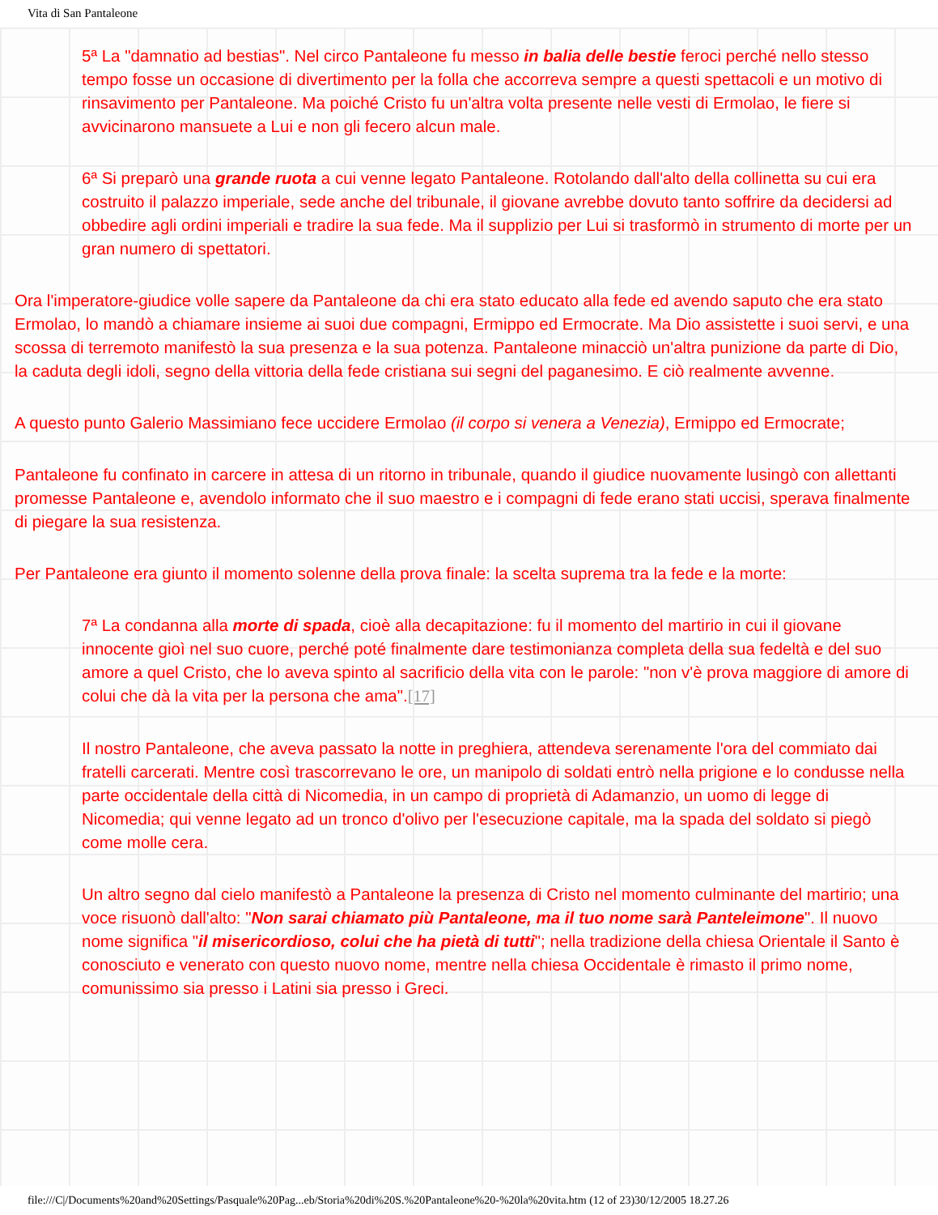Vita di San Pantaleone
5ª La "damnatio ad bestias". Nel circo Pantaleone fu messo in balia delle bestie feroci perché nello stesso tempo fosse un occasione di divertimento per la folla che accorreva sempre a questi spettacoli e un motivo di rinsavimento per Pantaleone. Ma poiché Cristo fu un'altra volta presente nelle vesti di Ermolao, le fiere si avvicinarono mansuete a Lui e non gli fecero alcun male.
6ª Si preparò una grande ruota a cui venne legato Pantaleone. Rotolando dall'alto della collinetta su cui era costruito il palazzo imperiale, sede anche del tribunale, il giovane avrebbe dovuto tanto soffrire da decidersi ad obbedire agli ordini imperiali e tradire la sua fede. Ma il supplizio per Lui si trasformò in strumento di morte per un gran numero di spettatori.
Ora l'imperatore-giudice volle sapere da Pantaleone da chi era stato educato alla fede ed avendo saputo che era stato Ermolao, lo mandò a chiamare insieme ai suoi due compagni, Ermippo ed Ermocrate. Ma Dio assistette i suoi servi, e una scossa di terremoto manifestò la sua presenza e la sua potenza. Pantaleone minacciò un'altra punizione da parte di Dio, la caduta degli idoli, segno della vittoria della fede cristiana sui segni del paganesimo. E ciò realmente avvenne.
A questo punto Galerio Massimiano fece uccidere Ermolao (il corpo si venera a Venezia), Ermippo ed Ermocrate;
Pantaleone fu confinato in carcere in attesa di un ritorno in tribunale, quando il giudice nuovamente lusingò con allettanti promesse Pantaleone e, avendolo informato che il suo maestro e i compagni di fede erano stati uccisi, sperava finalmente di piegare la sua resistenza.
Per Pantaleone era giunto il momento solenne della prova finale: la scelta suprema tra la fede e la morte:
7ª La condanna alla morte di spada, cioè alla decapitazione: fu il momento del martirio in cui il giovane innocente gioì nel suo cuore, perché poté finalmente dare testimonianza completa della sua fedeltà e del suo amore a quel Cristo, che lo aveva spinto al sacrificio della vita con le parole: "non v'è prova maggiore di amore di colui che dà la vita per la persona che ama".[17]
Il nostro Pantaleone, che aveva passato la notte in preghiera, attendeva serenamente l'ora del commiato dai fratelli carcerati. Mentre così trascorrevano le ore, un manipolo di soldati entrò nella prigione e lo condusse nella parte occidentale della città di Nicomedia, in un campo di proprietà di Adamanzio, un uomo di legge di Nicomedia; qui venne legato ad un tronco d'olivo per l'esecuzione capitale, ma la spada del soldato si piegò come molle cera.
Un altro segno dal cielo manifestò a Pantaleone la presenza di Cristo nel momento culminante del martirio; una voce risuonò dall'alto: "Non sarai chiamato più Pantaleone, ma il tuo nome sarà Panteleimone". Il nuovo nome significa "il misericordioso, colui che ha pietà di tutti"; nella tradizione della chiesa Orientale il Santo è conosciuto e venerato con questo nuovo nome, mentre nella chiesa Occidentale è rimasto il primo nome, comunissimo sia presso i Latini sia presso i Greci.
file:///C|/Documents%20and%20Settings/Pasquale%20Pag...eb/Storia%20di%20S.%20Pantaleone%20-%20la%20vita.htm (12 of 23)30/12/2005 18.27.26